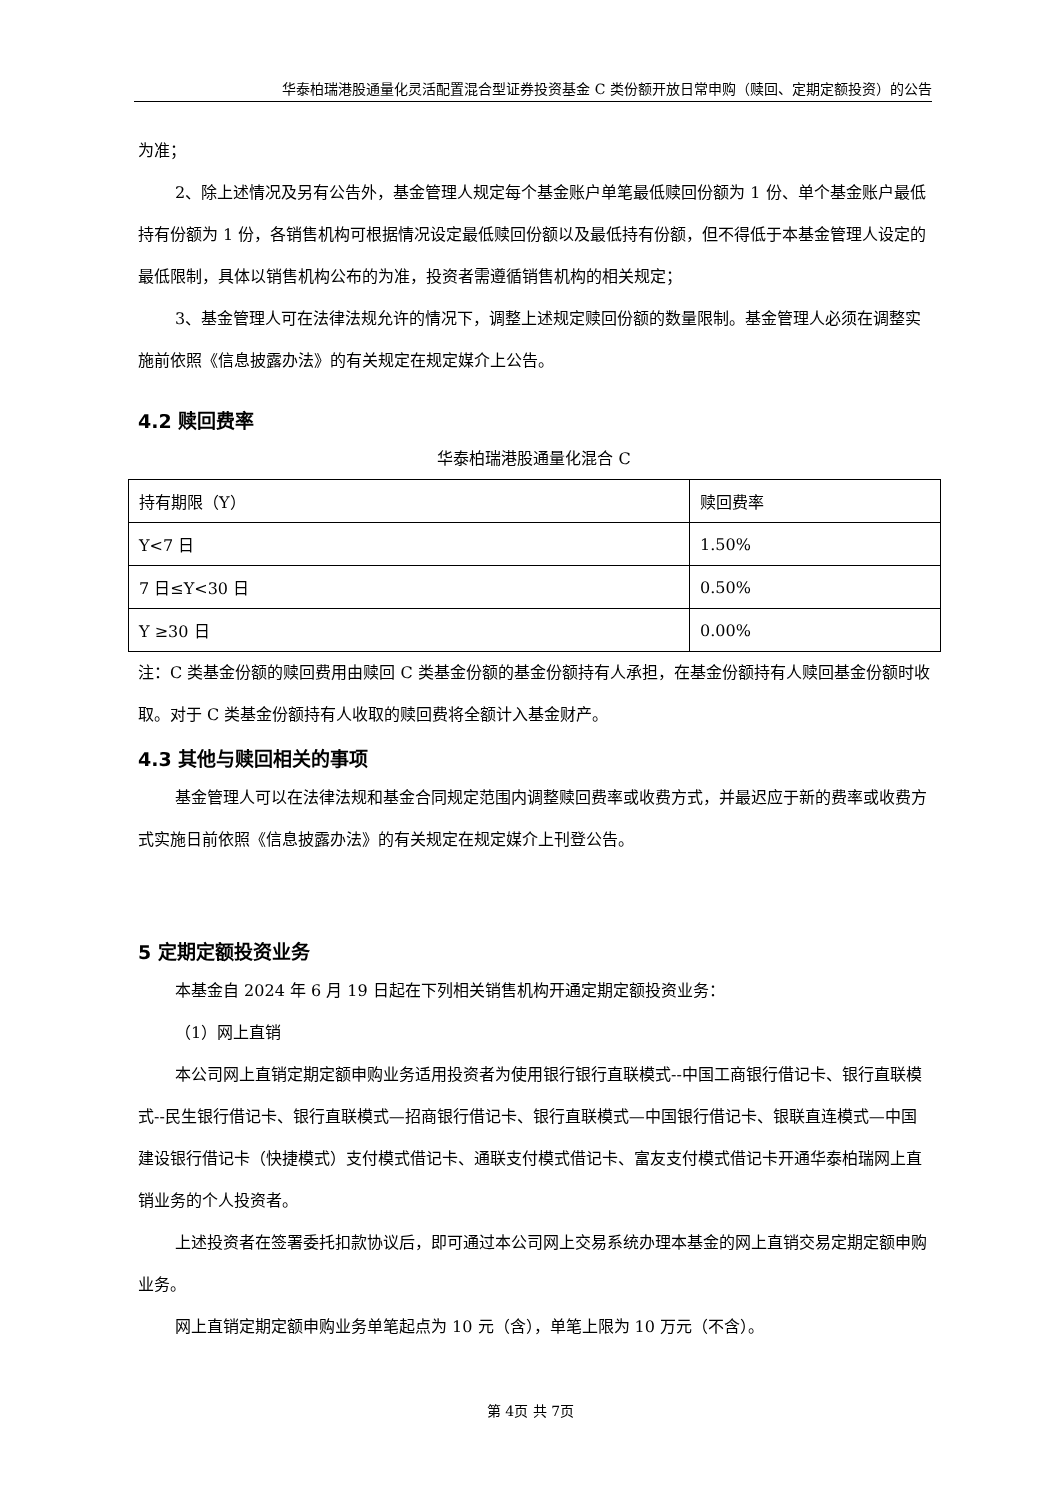华泰柏瑞港股通量化灵活配置混合型证券投资基金 C 类份额开放日常申购（赎回、定期定额投资）的公告
为准；
2、除上述情况及另有公告外，基金管理人规定每个基金账户单笔最低赎回份额为 1 份、单个基金账户最低持有份额为 1 份，各销售机构可根据情况设定最低赎回份额以及最低持有份额，但不得低于本基金管理人设定的最低限制，具体以销售机构公布的为准，投资者需遵循销售机构的相关规定；
3、基金管理人可在法律法规允许的情况下，调整上述规定赎回份额的数量限制。基金管理人必须在调整实施前依照《信息披露办法》的有关规定在规定媒介上公告。
4.2 赎回费率
华泰柏瑞港股通量化混合 C
| 持有期限（Y） | 赎回费率 |
| Y<7 日 | 1.50% |
| 7 日≤Y<30 日 | 0.50% |
| Y ≥30 日 | 0.00% |
注：C 类基金份额的赎回费用由赎回 C 类基金份额的基金份额持有人承担，在基金份额持有人赎回基金份额时收取。对于 C 类基金份额持有人收取的赎回费将全额计入基金财产。
4.3 其他与赎回相关的事项
基金管理人可以在法律法规和基金合同规定范围内调整赎回费率或收费方式，并最迟应于新的费率或收费方式实施日前依照《信息披露办法》的有关规定在规定媒介上刊登公告。
5 定期定额投资业务
本基金自 2024 年 6 月 19 日起在下列相关销售机构开通定期定额投资业务：
（1）网上直销
本公司网上直销定期定额申购业务适用投资者为使用银行银行直联模式--中国工商银行借记卡、银行直联模式--民生银行借记卡、银行直联模式—招商银行借记卡、银行直联模式—中国银行借记卡、银联直连模式—中国建设银行借记卡（快捷模式）支付模式借记卡、通联支付模式借记卡、富友支付模式借记卡开通华泰柏瑞网上直销业务的个人投资者。
上述投资者在签署委托扣款协议后，即可通过本公司网上交易系统办理本基金的网上直销交易定期定额申购业务。
网上直销定期定额申购业务单笔起点为 10 元（含），单笔上限为 10 万元（不含）。
第 4页 共 7页